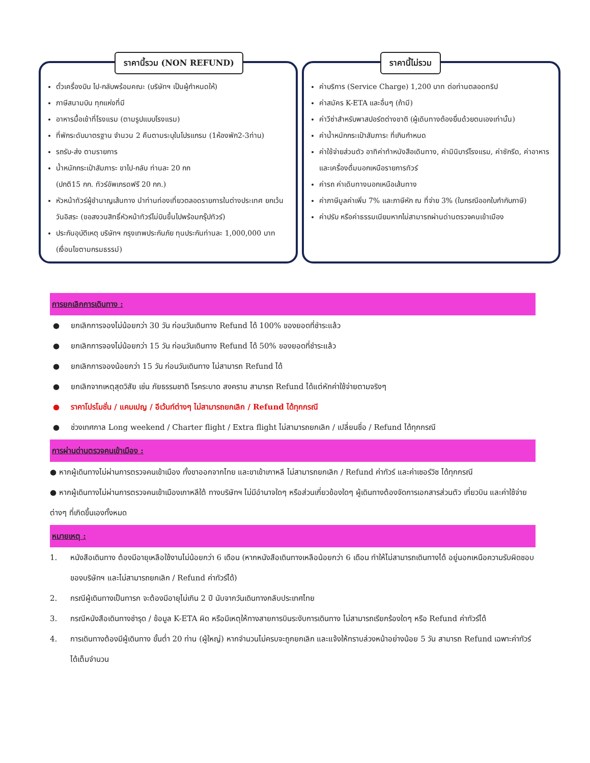ราคานี้รวม (NON REFUND)
ตั๋วเครื่องบิน ไป-กลับพร้อมคณะ (บริษัทฯ เป็นผู้กำหนดให้)
ภาษีสนามบิน ทุกแห่งที่มี
อาหารมื้อเช้าที่โรงแรม (ตามรูปแบบโรงแรม)
ที่พักระดับมาตรฐาน จำนวน 2 คืนตามระบุในโปรแกรม (1ห้องพัก2-3ท่าน)
รถรับ-ส่ง ตามรายการ
น้ำหนักกระเป๋าสัมภาระ ขาไป-กลับ ท่านละ 20 กก
(ปกติ15 กก. ทัวร์อัพเกรดฟรี 20 กก.)
หัวหน้าทัวร์ผู้ชำนาญเส้นทาง นำท่านท่องเที่ยวตลอดรายการในต่างประเทศ ยกเว้นวันอิสระ (ขอสงวนสิทธิ์หัวหน้าทัวร์ไม่บินขึ้นไปพร้อมกรุ๊ปทัวร์)
ประกันอุบัติเหตุ บริษัทฯ กรุงเทพประกันภัย ทุนประกันท่านละ 1,000,000 บาท (เงื่อนไขตามกรมธรรม์)
ราคานี้ไม่รวม
ค่าบริการ (Service Charge) 1,200 บาท ต่อท่านตลอดทริป
ค่าสมัคร K-ETA และอื่นๆ (ถ้ามี)
ค่าวีซ่าสำหรับพาสปอร์ตต่างชาติ (ผู้เดินทางต้องยื่นด้วยตนเองเท่านั้น)
ค่าน้ำหนักกระเป๋าสัมภาระ ที่เกินกำหนด
ค่าใช้จ่ายส่วนตัว อาทิค่าทำหนังสือเดินทาง, ค่ามินิบาร์โรงแรม, ค่าซักรีด, ค่าอาหารและเครื่องดื่มนอกเหนือรายการทัวร์
ค่ารถ ค่าเดินทางนอกเหนือเส้นทาง
ค่าภาษีมูลค่าเพิ่ม 7% และภาษีหัก ณ ที่จ่าย 3% (ในกรณีออกใบกำกับภาษี)
ค่าปรับ หรือค่าธรรมเนียมหากไม่สามารถผ่านด่านตรวจคนเข้าเมือง
การยกเลิกการเดินทาง :
● ยกเลิกการจองไม่น้อยกว่า 30 วัน ก่อนวันเดินทาง Refund ได้ 100% ของยอดที่ชำระแล้ว
● ยกเลิกการจองไม่น้อยกว่า 15 วัน ก่อนวันเดินทาง Refund ได้ 50% ของยอดที่ชำระแล้ว
● ยกเลิกการจองน้อยกว่า 15 วัน ก่อนวันเดินทาง ไม่สามารถ Refund ได้
● ยกเลิกจากเหตุสุดวิสัย เช่น ภัยธรรมชาติ โรคระบาด สงคราม สามารถ Refund ได้แต่หักค่าใช้จ่ายตามจริงๆ
● ราคาโปรโมชั่น / แคมเปญ / อีเว้นท์ต่างๆ ไม่สามารถยกเลิก / Refund ได้ทุกกรณี
● ช่วงเทศกาล Long weekend / Charter flight / Extra flight ไม่สามารถยกเลิก / เปลี่ยนชื่อ / Refund ได้ทุกกรณี
การผ่านด่านตรวจคนเข้าเมือง :
● หากผู้เดินทางไม่ผ่านการตรวจคนเข้าเมือง ทั้งขาออกจากไทย และขาเข้าเกาหลี ไม่สามารถยกเลิก / Refund ค่าทัวร์ และค่าเซอร์วิซ ได้ทุกกรณี
● หากผู้เดินทางไม่ผ่านการตรวจคนเข้าเมืองเกาหลีใต้ ทางบริษัทฯ ไม่มีอำนาจใดๆ หรือส่วนเกี่ยวข้องใดๆ ผู้เดินทางต้องจัดการเอกสารส่วนตัว เที่ยวบิน และค่าใช้จ่ายต่างๆ ที่เกิดขึ้นเองทั้งหมด
หมายเหตุ :
1. หนังสือเดินทาง ต้องมีอายุเหลือใช้งานไม่น้อยกว่า 6 เดือน (หากหนังสือเดินทางเหลือน้อยกว่า 6 เดือน ทำให้ไม่สามารถเดินทางได้ อยู่นอกเหนือความรับผิดชอบของบริษัทฯ และไม่สามารถยกเลิก / Refund ค่าทัวร์ได้)
2. กรณีผู้เดินทางเป็นทารก จะต้องมีอายุไม่เกิน 2 ปี นับจากวันเดินทางกลับประเทศไทย
3. กรณีหนังสือเดินทางชำรุด / ข้อมูล K-ETA ผิด หรือมีเหตุให้ทางสายการบินระงับการเดินทาง ไม่สามารถเรียกร้องใดๆ หรือ Refund ค่าทัวร์ได้
4. การเดินทางต้องมีผู้เดินทาง ขั้นต่ำ 20 ท่าน (ผู้ใหญ่) หากจำนวนไม่ครบจะถูกยกเลิก และแจ้งให้ทราบล่วงหน้าอย่างน้อย 5 วัน สามารถ Refund เฉพาะค่าทัวร์ได้เต็มจำนวน